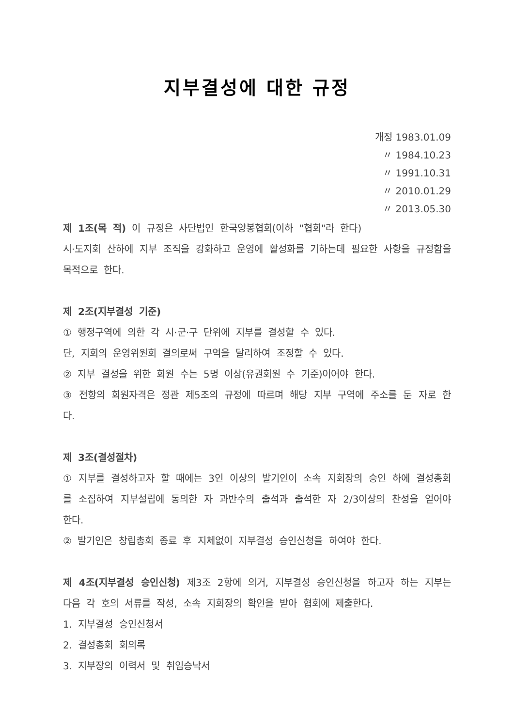지부결성에 대한 규정
개정 1983.01.09
〃 1984.10.23
〃 1991.10.31
〃 2010.01.29
〃 2013.05.30
제 1조(목 적) 이 규정은 사단법인 한국양봉협회(이하 "협회"라 한다)
시·도지회 산하에 지부 조직을 강화하고 운영에 활성화를 기하는데 필요한 사항을 규정함을 목적으로 한다.
제 2조(지부결성 기준)
① 행정구역에 의한 각 시·군·구 단위에 지부를 결성할 수 있다.
단, 지회의 운영위원회 결의로써 구역을 달리하여 조정할 수 있다.
② 지부 결성을 위한 회원 수는 5명 이상(유권회원 수 기준)이어야 한다.
③ 전항의 회원자격은 정관 제5조의 규정에 따르며 해당 지부 구역에 주소를 둔 자로 한다.
제 3조(결성절차)
① 지부를 결성하고자 할 때에는 3인 이상의 발기인이 소속 지회장의 승인 하에 결성총회를 소집하여 지부설립에 동의한 자 과반수의 출석과 출석한 자 2/3이상의 찬성을 얻어야 한다.
② 발기인은 창립총회 종료 후 지체없이 지부결성 승인신청을 하여야 한다.
제 4조(지부결성 승인신청) 제3조 2항에 의거, 지부결성 승인신청을 하고자 하는 지부는 다음 각 호의 서류를 작성, 소속 지회장의 확인을 받아 협회에 제출한다.
1. 지부결성 승인신청서
2. 결성총회 회의록
3. 지부장의 이력서 및 취임승낙서